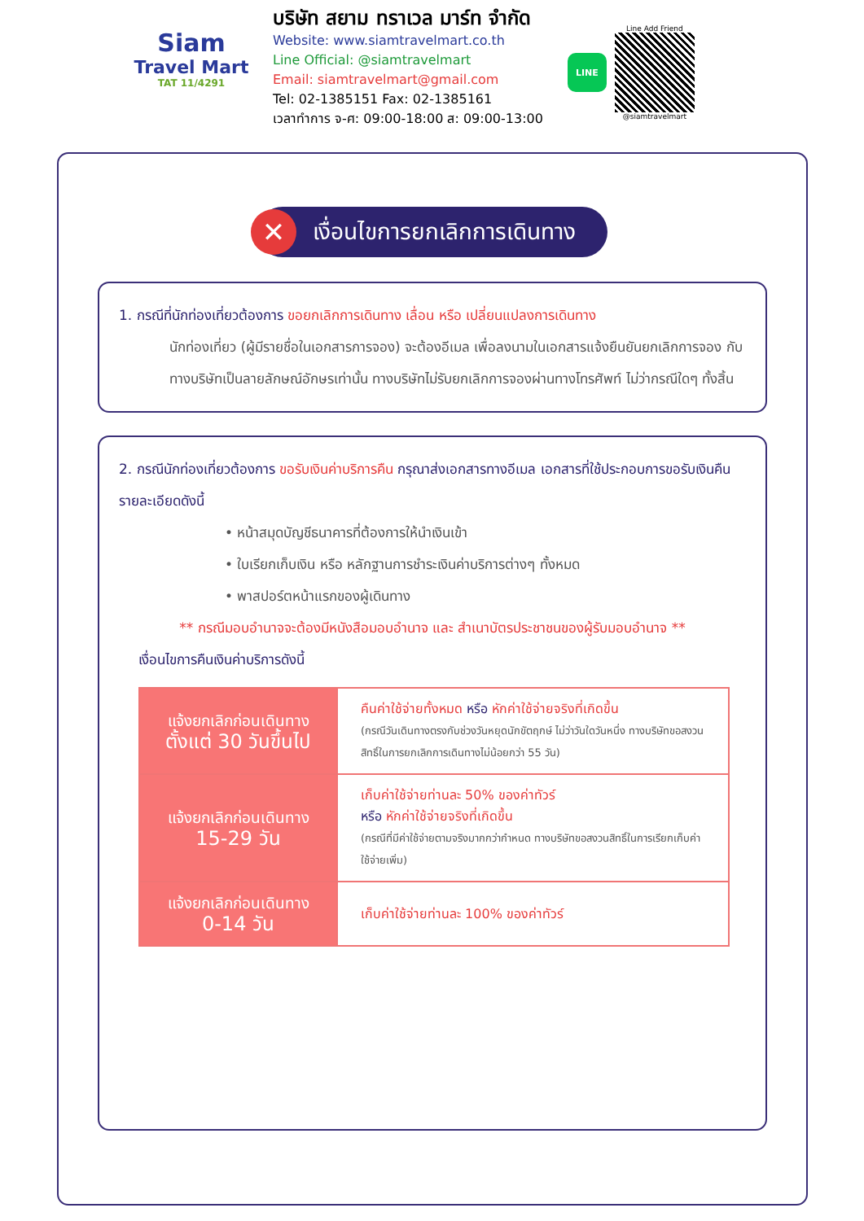Siam
Travel Mart
TAT 11/4291
บริษัท สยาม ทราเวล มาร์ท จำกัด
Website: www.siamtravelmart.co.th
Line Official: @siamtravelmart
Email: siamtravelmart@gmail.com
Tel: 02-1385151 Fax: 02-1385161
เวลาทำการ จ-ศ: 09:00-18:00 ส: 09:00-13:00
LINE
Line Add Friend
@siamtravelmart
✕
เงื่อนไขการยกเลิกการเดินทาง
1. กรณีที่นักท่องเที่ยวต้องการ ขอยกเลิกการเดินทาง เลื่อน หรือ เปลี่ยนแปลงการเดินทาง
นักท่องเที่ยว (ผู้มีรายชื่อในเอกสารการจอง) จะต้องอีเมล เพื่อลงนามในเอกสารแจ้งยืนยันยกเลิกการจอง กับทางบริษัทเป็นลายลักษณ์อักษรเท่านั้น ทางบริษัทไม่รับยกเลิกการจองผ่านทางโทรศัพท์ ไม่ว่ากรณีใดๆ ทั้งสิ้น
2. กรณีนักท่องเที่ยวต้องการ ขอรับเงินค่าบริการคืน กรุณาส่งเอกสารทางอีเมล เอกสารที่ใช้ประกอบการขอรับเงินคืนรายละเอียดดังนี้
• หน้าสมุดบัญชีธนาคารที่ต้องการให้นำเงินเข้า
• ใบเรียกเก็บเงิน หรือ หลักฐานการชำระเงินค่าบริการต่างๆ ทั้งหมด
• พาสปอร์ตหน้าแรกของผู้เดินทาง
** กรณีมอบอำนาจจะต้องมีหนังสือมอบอำนาจ และ สำเนาบัตรประชาชนของผู้รับมอบอำนาจ **
เงื่อนไขการคืนเงินค่าบริการดังนี้
| แจ้งยกเลิกก่อนเดินทาง ตั้งแต่ 30 วันขึ้นไป | คืนค่าใช้จ่ายทั้งหมด หรือ หักค่าใช้จ่ายจริงที่เกิดขึ้น (กรณีวันเดินทางตรงกับช่วงวันหยุดนักขัตฤกษ์ ไม่ว่าวันใดวันหนึ่ง ทางบริษัทขอสงวนสิทธิ์ในการยกเลิกการเดินทางไม่น้อยกว่า 55 วัน) |
| แจ้งยกเลิกก่อนเดินทาง 15-29 วัน | เก็บค่าใช้จ่ายท่านละ 50% ของค่าทัวร์ หรือ หักค่าใช้จ่ายจริงที่เกิดขึ้น (กรณีที่มีค่าใช้จ่ายตามจริงมากกว่ากำหนด ทางบริษัทขอสงวนสิทธิ์ในการเรียกเก็บค่าใช้จ่ายเพิ่ม) |
| แจ้งยกเลิกก่อนเดินทาง 0-14 วัน | เก็บค่าใช้จ่ายท่านละ 100% ของค่าทัวร์ |